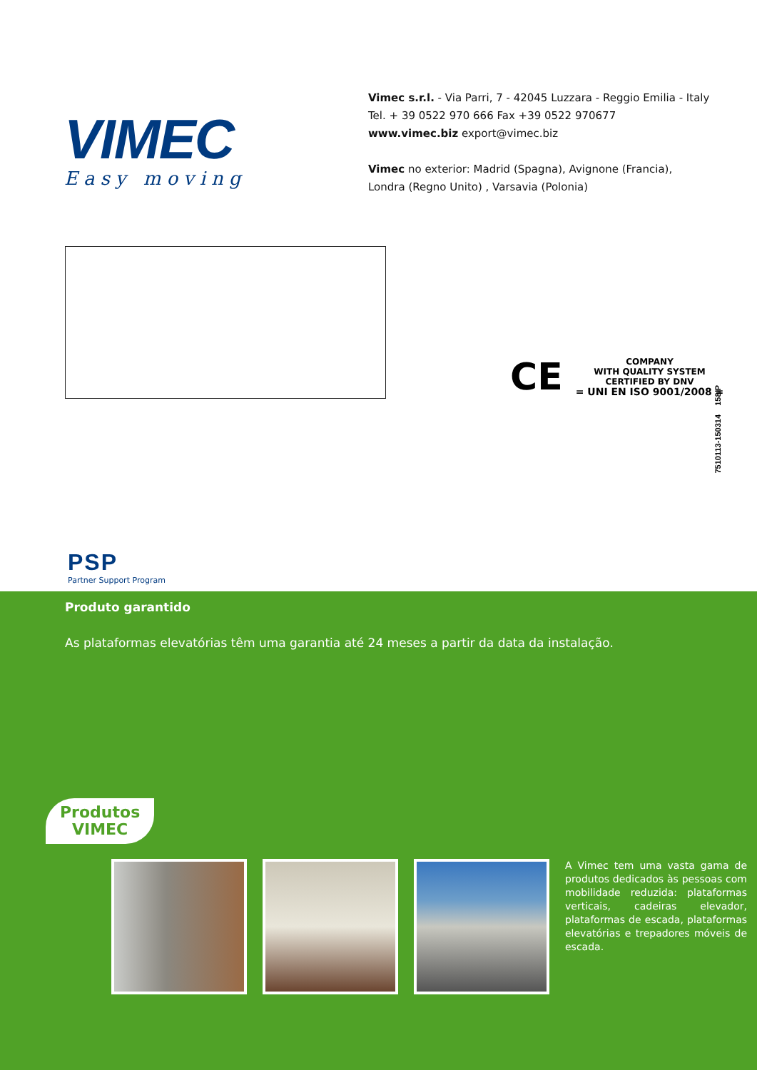VIMEC
Easy moving
Vimec s.r.l. - Via Parri, 7 - 42045 Luzzara - Reggio Emilia - Italy
Tel. + 39 0522 970 666 Fax +39 0522 970677
www.vimec.biz export@vimec.biz
Vimec no exterior: Madrid (Spagna), Avignone (Francia),
Londra (Regno Unito) , Varsavia (Polonia)
CE
COMPANY
WITH QUALITY SYSTEM
CERTIFIED BY DNV
= UNI EN ISO 9001/2008 =
7510113-150314 158/P
PSP
Partner Support Program
Produto garantido
As plataformas elevatórias têm uma garantia até 24 meses a partir da data da instalação.
Produtos
VIMEC
A Vimec tem uma vasta gama de produtos dedicados às pessoas com mobilidade reduzida: plataformas verticais, cadeiras elevador, plataformas de escada, plataformas elevatórias e trepadores móveis de escada.